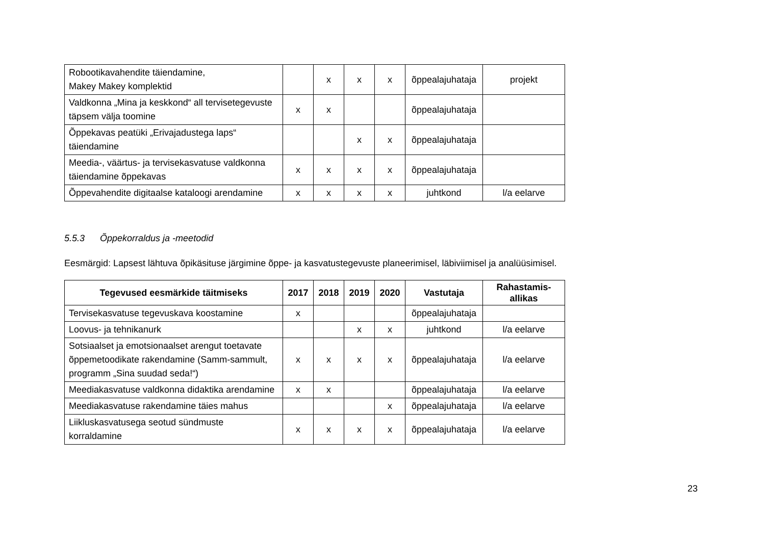| Robootikavahendite täiendamine, Makey Makey komplektid | | x | x | x | õppealajuhataja | projekt |
| Valdkonna „Mina ja keskkond“ all tervisetegevuste täpsem välja toomine | x | x | | | õppealajuhataja | |
| Õppekavas peatüki „Erivajadustega laps“ täiendamine | | | x | x | õppealajuhataja | |
| Meedia-, väärtus- ja tervisekasvatuse valdkonna täiendamine õppekavas | x | x | x | x | õppealajuhataja | |
| Õppevahendite digitaalse kataloogi arendamine | x | x | x | x | juhtkond | l/a eelarve |
5.5.3 Õppekorraldus ja -meetodid
Eesmärgid: Lapsest lähtuva õpikäsituse järgimine õppe- ja kasvatustegevuste planeerimisel, läbiviimisel ja analüüsimisel.
| Tegevused eesmärkide täitmiseks | 2017 | 2018 | 2019 | 2020 | Vastutaja | Rahastamis- allikas |
| --- | --- | --- | --- | --- | --- | --- |
| Tervisekasvatuse tegevuskava koostamine | x | | | | õppealajuhataja | |
| Loovus- ja tehnikanurk | | | x | x | juhtkond | l/a eelarve |
| Sotsiaalset ja emotsionaalset arengut toetavate õppemetoodikate rakendamine (Samm-sammult, programm „Sina suudad seda!“) | x | x | x | x | õppealajuhataja | l/a eelarve |
| Meediakasvatuse valdkonna didaktika arendamine | x | x | | | õppealajuhataja | l/a eelarve |
| Meediakasvatuse rakendamine täies mahus | | | | x | õppealajuhataja | l/a eelarve |
| Liikluskasvatusega seotud sündmuste korraldamine | x | x | x | x | õppealajuhataja | l/a eelarve |
23